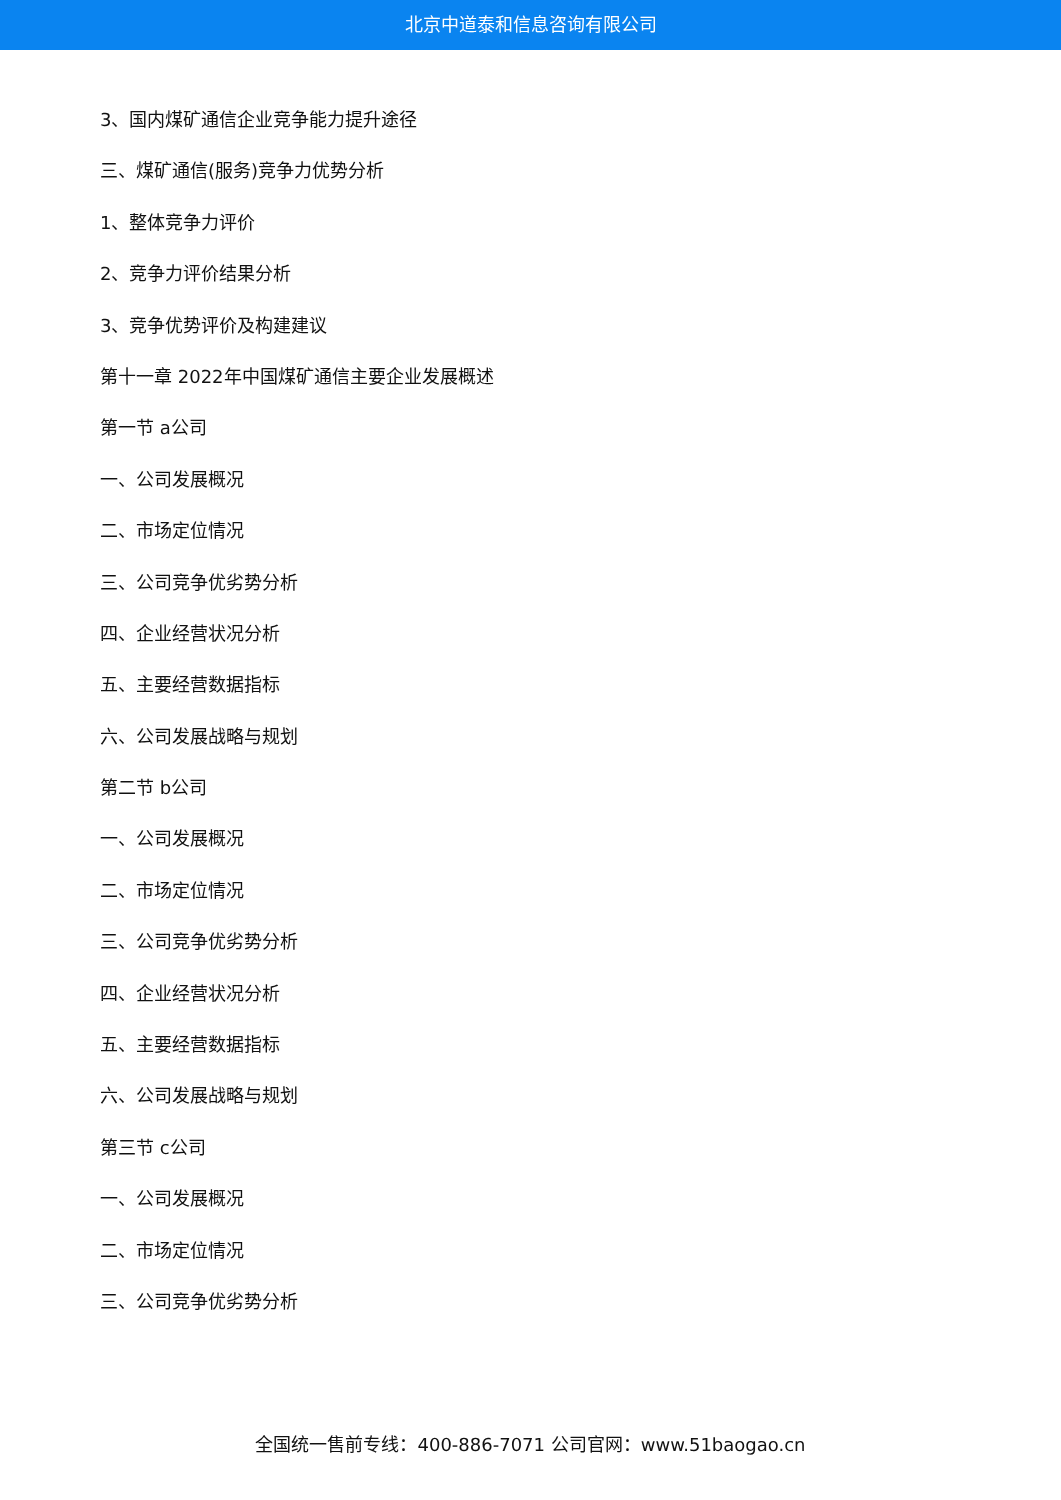北京中道泰和信息咨询有限公司
3、国内煤矿通信企业竞争能力提升途径
三、煤矿通信(服务)竞争力优势分析
1、整体竞争力评价
2、竞争力评价结果分析
3、竞争优势评价及构建建议
第十一章 2022年中国煤矿通信主要企业发展概述
第一节 a公司
一、公司发展概况
二、市场定位情况
三、公司竞争优劣势分析
四、企业经营状况分析
五、主要经营数据指标
六、公司发展战略与规划
第二节 b公司
一、公司发展概况
二、市场定位情况
三、公司竞争优劣势分析
四、企业经营状况分析
五、主要经营数据指标
六、公司发展战略与规划
第三节 c公司
一、公司发展概况
二、市场定位情况
三、公司竞争优劣势分析
全国统一售前专线：400-886-7071 公司官网：www.51baogao.cn